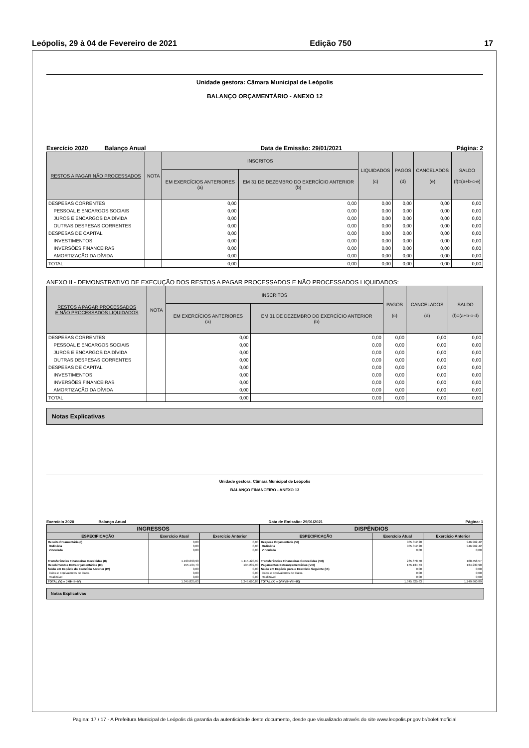Leópolis, 29 à 04 de Fevereiro de 2021 Edição 750 17
Unidade gestora: Câmara Municipal de Leópolis
BALANÇO ORÇAMENTÁRIO - ANEXO 12
Exercício 2020 Balanço Anual Data de Emissão: 29/01/2021 Página: 2
| RESTOS A PAGAR NÃO PROCESSADOS | NOTA | INSCRITOS | | LIQUIDADOS (c) | PAGOS (d) | CANCELADOS (e) | SALDO (f)=(a+b-c-e) |
| --- | --- | --- | --- | --- | --- | --- | --- |
| | | EM EXERCÍCIOS ANTERIORES (a) | EM 31 DE DEZEMBRO DO EXERCÍCIO ANTERIOR (b) | | | | |
| DESPESAS CORRENTES | | 0,00 | 0,00 | 0,00 | 0,00 | 0,00 | 0,00 |
| PESSOAL E ENCARGOS SOCIAIS | | 0,00 | 0,00 | 0,00 | 0,00 | 0,00 | 0,00 |
| JUROS E ENCARGOS DA DÍVIDA | | 0,00 | 0,00 | 0,00 | 0,00 | 0,00 | 0,00 |
| OUTRAS DESPESAS CORRENTES | | 0,00 | 0,00 | 0,00 | 0,00 | 0,00 | 0,00 |
| DESPESAS DE CAPITAL | | 0,00 | 0,00 | 0,00 | 0,00 | 0,00 | 0,00 |
| INVESTIMENTOS | | 0,00 | 0,00 | 0,00 | 0,00 | 0,00 | 0,00 |
| INVERSÕES FINANCEIRAS | | 0,00 | 0,00 | 0,00 | 0,00 | 0,00 | 0,00 |
| AMORTIZAÇÃO DA DÍVIDA | | 0,00 | 0,00 | 0,00 | 0,00 | 0,00 | 0,00 |
| TOTAL | | 0,00 | 0,00 | 0,00 | 0,00 | 0,00 | 0,00 |
ANEXO II - DEMONSTRATIVO DE EXECUÇÃO DOS RESTOS A PAGAR PROCESSADOS E NÃO PROCESSADOS LIQUIDADOS:
| RESTOS A PAGAR PROCESSADOS E NÃO PROCESSADOS LIQUIDADOS | NOTA | INSCRITOS | | PAGOS (c) | CANCELADOS (d) | SALDO (f)=(a+b-c-d) |
| --- | --- | --- | --- | --- | --- | --- |
| | | EM EXERCÍCIOS ANTERIORES (a) | EM 31 DE DEZEMBRO DO EXERCÍCIO ANTERIOR (b) | | | |
| DESPESAS CORRENTES | | 0,00 | 0,00 | 0,00 | 0,00 | 0,00 |
| PESSOAL E ENCARGOS SOCIAIS | | 0,00 | 0,00 | 0,00 | 0,00 | 0,00 |
| JUROS E ENCARGOS DA DÍVIDA | | 0,00 | 0,00 | 0,00 | 0,00 | 0,00 |
| OUTRAS DESPESAS CORRENTES | | 0,00 | 0,00 | 0,00 | 0,00 | 0,00 |
| DESPESAS DE CAPITAL | | 0,00 | 0,00 | 0,00 | 0,00 | 0,00 |
| INVESTIMENTOS | | 0,00 | 0,00 | 0,00 | 0,00 | 0,00 |
| INVERSÕES FINANCEIRAS | | 0,00 | 0,00 | 0,00 | 0,00 | 0,00 |
| AMORTIZAÇÃO DA DÍVIDA | | 0,00 | 0,00 | 0,00 | 0,00 | 0,00 |
| TOTAL | | 0,00 | 0,00 | 0,00 | 0,00 | 0,00 |
Notas Explicativas
Unidade gestora: Câmara Municipal de Leópolis
BALANÇO FINANCEIRO - ANEXO 13
Exercício 2020 Balanço Anual Data de Emissão: 29/01/2021 Página: 1
| INGRESSOS | | | DISPÊNDIOS | | |
| --- | --- | --- | --- | --- | --- |
| ESPECIFICAÇÃO | Exercício Atual | Exercício Anterior | ESPECIFICAÇÃO | Exercício Atual | Exercício Anterior |
| Receita Orcamentária (I) | 0,00 | 0,00 | Despesa Orçamentária (VI) | 905.012,20 | 946.962,42 |
| Ordinária | 0,00 | 0,00 | Ordinária | 905.012,20 | 946.962,42 |
| Vinculada | 0,00 | 0,00 | Vinculada | 0,00 | 0,00 |
| Transferências Financeiras Recebidas (II) | 1.190.690,90 | 1.115.420,99 | Transferências Financeiras Concedidas (VII) | 285.678,70 | 168.458,57 |
| Recebimentos Extraorçamentários (III) | 155.134,73 | 134.239,90 | Pagamentos Extraorçamentários (VIII) | 155.134,73 | 134.239,90 |
| Saldo em Espécie do Exercício Anterior (IV) | 0,00 | 0,00 | Saldo em Espécie para o Exercício Seguinte (IX) | 0,00 | 0,00 |
| Caixa e Equivalentes de Caixa | 0,00 | 0,00 | Caixa e Equivalentes de Caixa | 0,00 | 0,00 |
| Realizável | 0,00 | 0,00 | Realizável | 0,00 | 0,00 |
| TOTAL (V) = (I+II+III+IV) | 1.345.825,63 | 1.249.660,89 | TOTAL (X) = (VI+VII+VIII+IX) | 1.345.825,63 | 1.249.660,89 |
Notas Explicativas
Pagina: 17 / 17 - A Prefeitura Municipal de Leópolis dá garantia da autenticidade deste documento, desde que visualizado através do site www.leopolis.pr.gov.br/boletimoficial